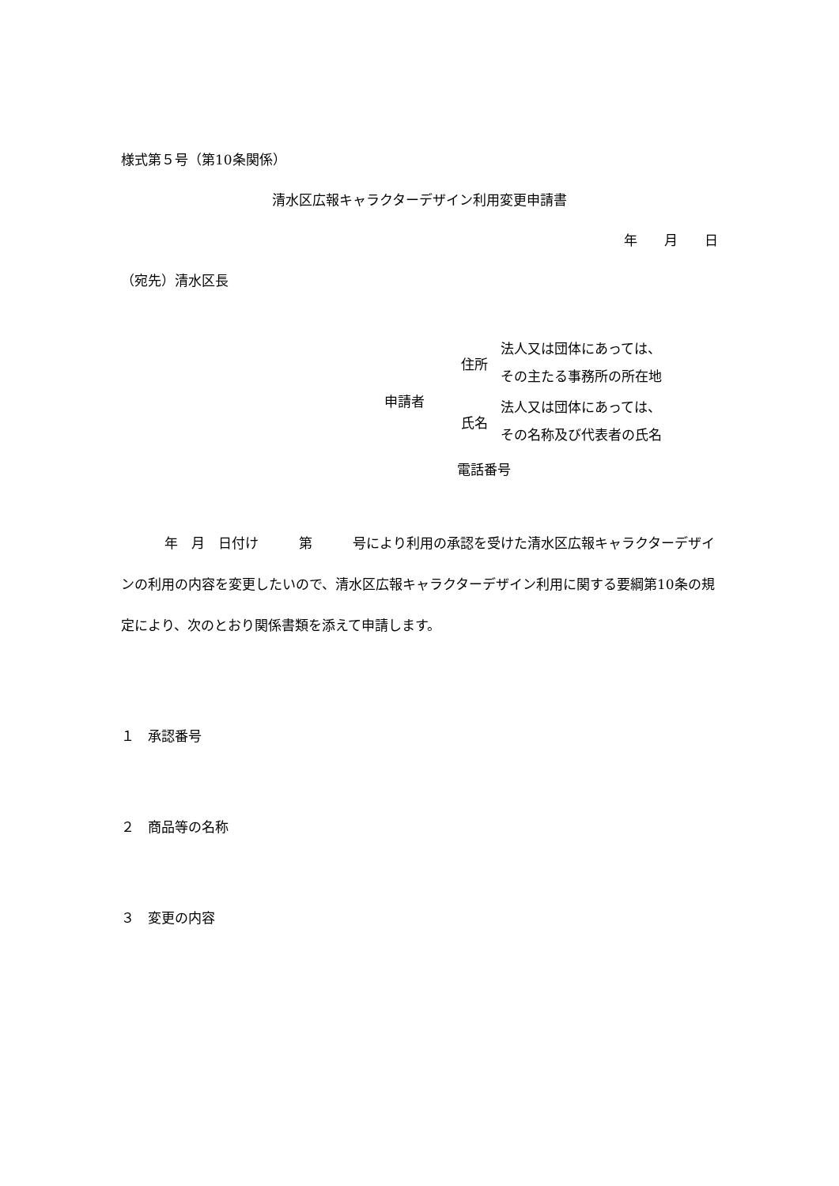様式第５号（第10条関係）
清水区広報キャラクターデザイン利用変更申請書
年　　月　　日
（宛先）清水区長
申請者
住所
法人又は団体にあっては、
その主たる事務所の所在地
氏名
法人又は団体にあっては、
その名称及び代表者の氏名
電話番号
年　月　日付け　　　第　　　号により利用の承認を受けた清水区広報キャラクターデザインの利用の内容を変更したいので、清水区広報キャラクターデザイン利用に関する要綱第10条の規定により、次のとおり関係書類を添えて申請します。
１　承認番号
２　商品等の名称
３　変更の内容